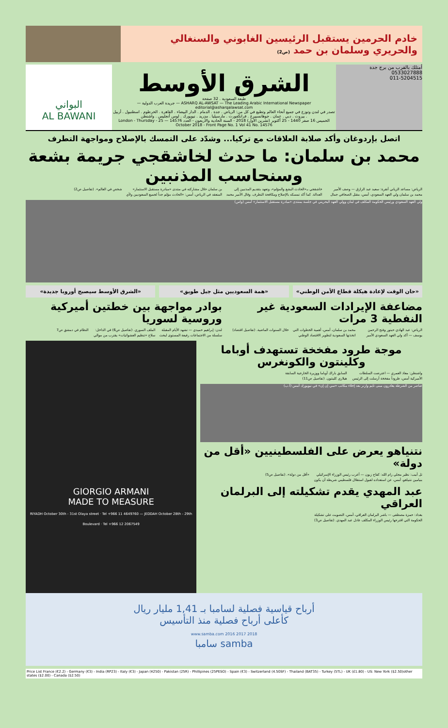خادم الحرمين يستقبل الرئيسين الغابوني والسنغالي والحريري وسلمان بن حمد (ص2)
أمتلك بالقرب من برج جدة
0533027888
011-5204515
الشرق الأوسط
طبعة السعودية . 32 صفحة
ASHARQ AL-AWSAT — The Leading Arabic International Newspaper — جريدة العرب الدولية — editorial@asharqalawsat.com
تصدر في لندن وتوزع في جميع أنحاء العالم وتطبع في كل من: الرياض . جدة . الدمام . الدار البيضاء . القاهرة . الخرطوم . اسطنبول . أربيل . بيروت . دبي . عمان . جوهانسبيرغ . فرانكفورت . مارسيليا . مدريد . نيويورك . لوس أنجليس . واشنطن
الخميس 16 صفر 1440 - 25 أكتوبر (تشرين الأول) 2018 - السنة الحادية والأربعون - العدد 14576 — London - Thursday - 25 October 2018 - Front Page No. 1 Vol 41 No. 14576
البواني
AL BAWANI
اتصل بإردوغان وأكد صلابة العلاقات مع تركيا... وشدّد على التمسك بالإصلاح ومواجهة التطرف
محمد بن سلمان: ما حدث لخاشقجي جريمة بشعة وسنحاسب المذنبين
الرياض: مساعد الزياني أنقرة: سعيد عبد الرازق — وصف الأمير محمد بن سلمان ولي العهد السعودي، أمس، مقتل الصحافي جمال خاشقجي بـ«الحادث البشع والمؤلم»، وتعهد بتقديم المذنبين إلى العدالة. كما أكد تمسكه بالإصلاح ومكافحة التطرف. وقال الأمير محمد بن سلمان خلال مشاركته في منتدى «مبادرة مستقبل الاستثمار» المنعقد في الرياض، أمس: «الحادث مؤلم جداً لجميع السعوديين ولأي شخص في العالم». (تفاصيل ص2)
ولي العهد السعودي ورئيس الحكومة المكلف في لبنان وولي العهد البحريني في جلسة بمنتدى «مبادرة مستقبل الاستثمار» أمس (واس)
«حان الوقت لإعادة هيكلة قطاع الأمن الوطني»
«همة السعوديين مثل جبل طويق» «الشرق الأوسط سيصبح أوروبا جديدة»
مضاعفة الإيرادات السعودية غير النفطية 3 مرات
الرياض: عبد الهادي حبتور وفتح الرحمن يوسف — أكد ولي العهد السعودي الأمير محمد بن سلمان، أمس، أهمية الخطوات التي اتخذتها السعودية لتطوير الاقتصاد الوطني خلال السنوات الماضية. (تفاصيل اقتصاد)
بوادر مواجهة بين خطتين أميركية وروسية لسوريا
لندن: إبراهيم حميدي — تشهد الأيام المقبلة سلسلة من الاجتماعات رفيعة المستوى لبحث الملف السوري. (تفاصيل ص6) في الداخل: سلاح «تنظيم العشوائيات» يقترب من موالي النظام في دمشق ص7
موجة طرود مفخخة تستهدف أوباما وكلينتون والكونغرس
واشنطن: معاذ العمري — اعترضت السلطات الأميركية أمس، طروداً مفخخة أرسلت إلى الرئيس السابق باراك أوباما ووزيرة الخارجية السابقة هيلاري كلينتون. (تفاصيل ص11)
عناصر من الشرطة يغادرون مبنى تايم وارنر بعد إخلاء مكاتب «سي إن إن» في نيويورك أمس (أ.ب)
نتنياهو يعرض على الفلسطينيين «أقل من دولة»
تل أبيب: نظير مجلي رام الله: كفاح زبون — أعرب رئيس الوزراء الإسرائيلي بنيامين نتنياهو، أمس، عن استعداده لقبول استقلال فلسطيني شريطة أن يكون «أقل من دولة». (تفاصيل ص5)
عبد المهدي يقدم تشكيلته إلى البرلمان العراقي
بغداد: حمزة مصطفى — باشر البرلمان العراقي، أمس، التصويت على تشكيلة الحكومة التي اقترحها رئيس الوزراء المكلف عادل عبد المهدي. (تفاصيل ص3)
GIORGIO ARMANI
MADE TO MEASURE
RIYADH October 30th - 31st Olaya street · Tel +966 11 4649760 — JEDDAH October 28th - 29th Boulevard · Tel +966 12 2067549
أرباح قياسية فصلية لسامبا بـ 1,41 مليار ريال
كأعلى أرباح فصلية منذ التأسيس
www.samba.com 2016 2017 2018
samba سامبا
Price List France (€2.2) - Germany (€3) - India (RP23) - Italy (€3) - Japan (¥250) - Pakistan (25R) - Phillipines (25PESO) - Spain (€3) - Switzerland (4.50SF) - Thailand (BAT35) - Turkey (5TL) - UK (£1.80) - US: New York ($2.50)other states ($2.00) - Canada ($2.50)